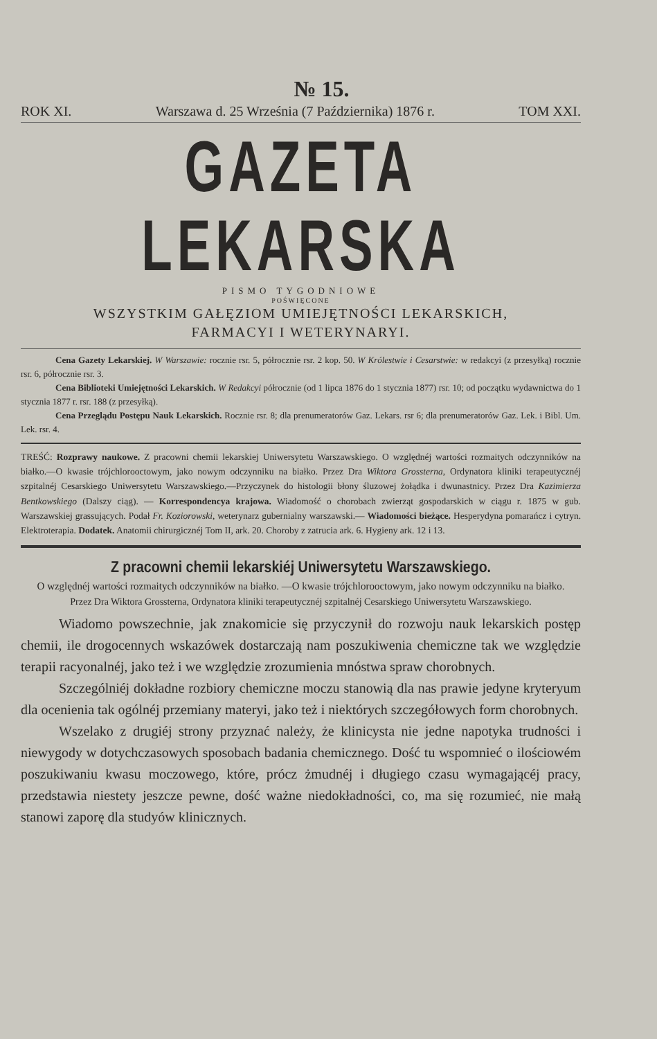№ 15.
ROK XI. Warszawa d. 25 Września (7 Października) 1876 r. TOM XXI.
GAZETA LEKARSKA
PISMO TYGODNIOWE
POŚWIĘCONE
WSZYSTKIM GAŁĘZIOM UMIEJĘTNOŚCI LEKARSKICH,
FARMACYI I WETERYNARYI.
Cena Gazety Lekarskiej. W Warszawie: rocznie rsr. 5, półrocznie rsr. 2 kop. 50. W Królestwie i Cesarstwie: w redakcyi (z przesyłką) rocznie rsr. 6, półrocznie rsr. 3.
Cena Biblioteki Umiejętności Lekarskich. W Redakcyi półrocznie (od 1 lipca 1876 do 1 stycznia 1877) rsr. 10; od początku wydawnictwa do 1 stycznia 1877 r. rsr. 188 (z przesyłką).
Cena Przeglądu Postępu Nauk Lekarskich. Rocznie rsr. 8; dla prenumeratorów Gaz. Lekars. rsr 6; dla prenumeratorów Gaz. Lek. i Bibl. Um. Lek. rsr. 4.
TREŚĆ: Rozprawy naukowe. Z pracowni chemii lekarskiej Uniwersytetu Warszawskiego. O względnéj wartości rozmaitych odczynników na białko.—O kwasie trójchlorooctowym, jako nowym odczynniku na białko. Przez Dra Wiktora Grossterna, Ordynatora kliniki terapeutycznéj szpitalnéj Cesarskiego Uniwersytetu Warszawskiego.—Przyczynek do histologii błony śluzowej żołądka i dwunastnicy. Przez Dra Kazimierza Bentkowskiego (Dalszy ciąg). — Korrespondencya krajowa. Wiadomość o chorobach zwierząt gospodarskich w ciągu r. 1875 w gub. Warszawskiej grassujących. Podał Fr. Koziorowski, weterynarz gubernialny warszawski.— Wiadomości bieżące. Hesperydyna pomarańcz i cytryn. Elektroterapia. Dodatek. Anatomii chirurgicznéj Tom II, ark. 20. Choroby z zatrucia ark. 6. Hygieny ark. 12 i 13.
Z pracowni chemii lekarskiéj Uniwersytetu Warszawskiego.
O względnéj wartości rozmaitych odczynników na białko. —O kwasie trójchlorooctowym, jako nowym odczynniku na białko.
Przez Dra Wiktora Grossterna, Ordynatora kliniki terapeutycznéj szpitalnéj Cesarskiego Uniwersytetu Warszawskiego.
Wiadomo powszechnie, jak znakomicie się przyczynił do rozwoju nauk lekarskich postęp chemii, ile drogocennych wskazówek dostarczają nam poszukiwenia chemiczne tak we względzie terapii racyonalnéj, jako też i we względzie zrozumienia mnóstwa spraw chorobnych.
Szczególniéj dokładne rozbiory chemiczne moczu stanowią dla nas prawie jedyne kryteryum dla ocenienia tak ogólnéj przemiany materyi, jako też i niektórych szczegółowych form chorobnych.
Wszelako z drugiéj strony przyznać należy, że klinicysta nie jedne napotyka trudności i niewygody w dotychczasowych sposobach badania chemicznego. Dość tu wspomnieć o ilościowém poszukiwaniu kwasu moczowego, które, prócz żmudnéj i długiego czasu wymagającéj pracy, przedstawia niestety jeszcze pewne, dość ważne niedokładności, co, ma się rozumieć, nie małą stanowi zaporę dla studyów klinicznych.